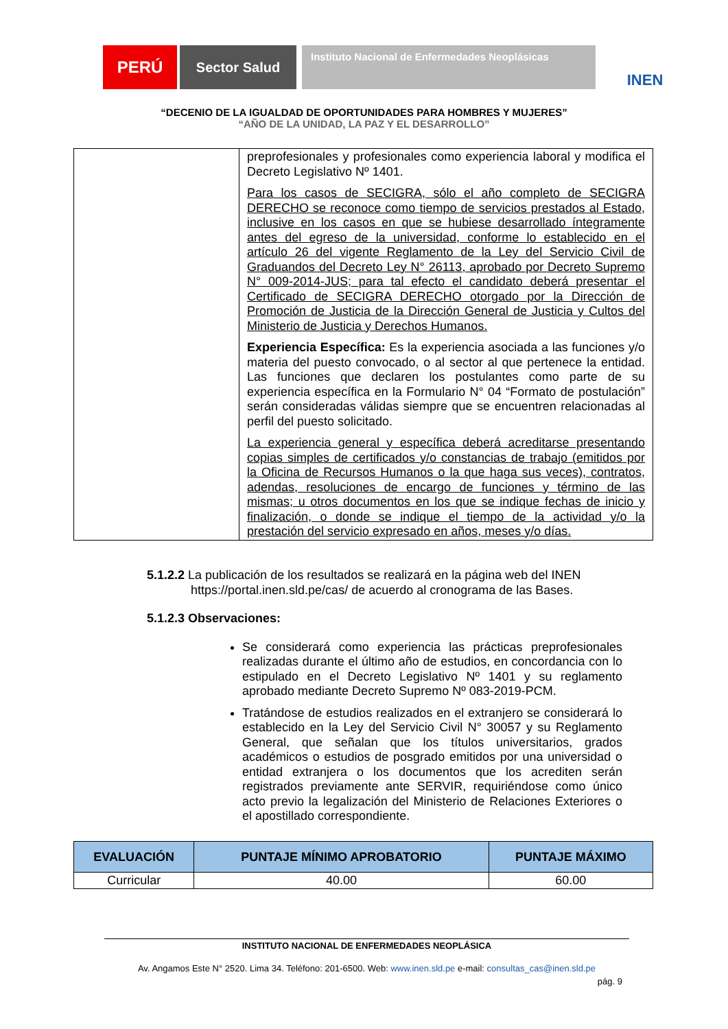PERÚ
Sector Salud
Instituto Nacional de Enfermedades Neoplásicas
INEN
“DECENIO DE LA IGUALDAD DE OPORTUNIDADES PARA HOMBRES Y MUJERES”
“AÑO DE LA UNIDAD, LA PAZ Y EL DESARROLLO”
| | preprofesionales y profesionales como experiencia laboral y modifica el Decreto Legislativo Nº 1401. Para los casos de SECIGRA, sólo el año completo de SECIGRA DERECHO se reconoce como tiempo de servicios prestados al Estado, inclusive en los casos en que se hubiese desarrollado íntegramente antes del egreso de la universidad, conforme lo establecido en el artículo 26 del vigente Reglamento de la Ley del Servicio Civil de Graduandos del Decreto Ley N° 26113, aprobado por Decreto Supremo N° 009-2014-JUS; para tal efecto el candidato deberá presentar el Certificado de SECIGRA DERECHO otorgado por la Dirección de Promoción de Justicia de la Dirección General de Justicia y Cultos del Ministerio de Justicia y Derechos Humanos. Experiencia Específica: Es la experiencia asociada a las funciones y/o materia del puesto convocado, o al sector al que pertenece la entidad. Las funciones que declaren los postulantes como parte de su experiencia específica en la Formulario N° 04 “Formato de postulación” serán consideradas válidas siempre que se encuentren relacionadas al perfil del puesto solicitado. La experiencia general y específica deberá acreditarse presentando copias simples de certificados y/o constancias de trabajo (emitidos por la Oficina de Recursos Humanos o la que haga sus veces), contratos, adendas, resoluciones de encargo de funciones y término de las mismas; u otros documentos en los que se indique fechas de inicio y finalización, o donde se indique el tiempo de la actividad y/o la prestación del servicio expresado en años, meses y/o días. |
5.1.2.2 La publicación de los resultados se realizará en la página web del INEN
https://portal.inen.sld.pe/cas/ de acuerdo al cronograma de las Bases.
5.1.2.3 Observaciones:
Se considerará como experiencia las prácticas preprofesionales realizadas durante el último año de estudios, en concordancia con lo estipulado en el Decreto Legislativo Nº 1401 y su reglamento aprobado mediante Decreto Supremo Nº 083-2019-PCM.
Tratándose de estudios realizados en el extranjero se considerará lo establecido en la Ley del Servicio Civil N° 30057 y su Reglamento General, que señalan que los títulos universitarios, grados académicos o estudios de posgrado emitidos por una universidad o entidad extranjera o los documentos que los acrediten serán registrados previamente ante SERVIR, requiriéndose como único acto previo la legalización del Ministerio de Relaciones Exteriores o el apostillado correspondiente.
| EVALUACIÓN | PUNTAJE MÍNIMO APROBATORIO | PUNTAJE MÁXIMO |
| --- | --- | --- |
| Curricular | 40.00 | 60.00 |
INSTITUTO NACIONAL DE ENFERMEDADES NEOPLÁSICA
Av. Angamos Este N° 2520. Lima 34. Teléfono: 201-6500. Web: www.inen.sld.pe e-mail: consultas_cas@inen.sld.pe
pág. 9